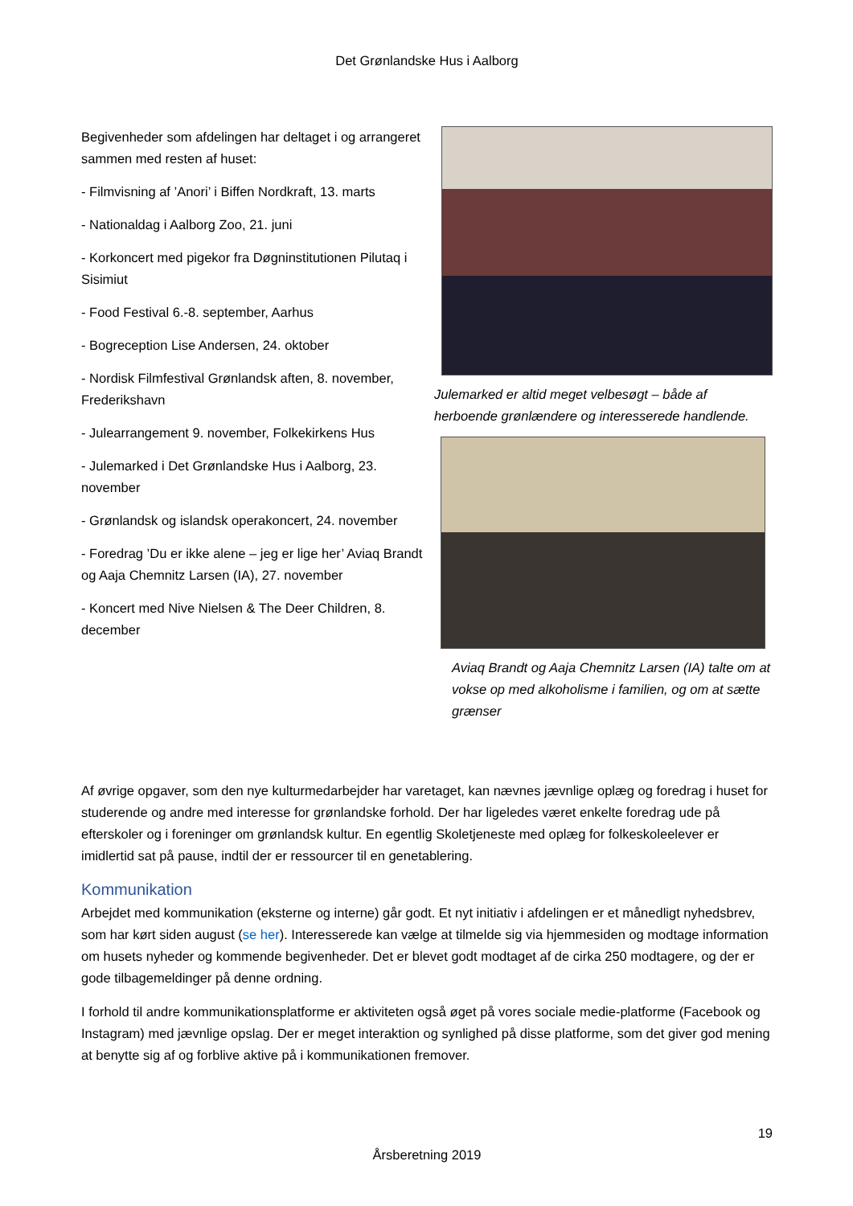Det Grønlandske Hus i Aalborg
Begivenheder som afdelingen har deltaget i og arrangeret sammen med resten af huset:
- Filmvisning af ’Anori’ i Biffen Nordkraft, 13. marts
- Nationaldag i Aalborg Zoo, 21. juni
- Korkoncert med pigekor fra Døgninstitutionen Pilutaq i Sisimiut
- Food Festival 6.-8. september, Aarhus
- Bogreception Lise Andersen, 24. oktober
- Nordisk Filmfestival Grønlandsk aften, 8. november, Frederikshavn
- Julearrangement 9. november, Folkekirkens Hus
- Julemarked i Det Grønlandske Hus i Aalborg, 23. november
- Grønlandsk og islandsk operakoncert, 24. november
- Foredrag ’Du er ikke alene – jeg er lige her’ Aviaq Brandt og Aaja Chemnitz Larsen (IA), 27. november
- Koncert med Nive Nielsen & The Deer Children, 8. december
Julemarked er altid meget velbesøgt – både af herboende grønlændere og interesserede handlende.
Aviaq Brandt og Aaja Chemnitz Larsen (IA) talte om at vokse op med alkoholisme i familien, og om at sætte grænser
Af øvrige opgaver, som den nye kulturmedarbejder har varetaget, kan nævnes jævnlige oplæg og foredrag i huset for studerende og andre med interesse for grønlandske forhold. Der har ligeledes været enkelte foredrag ude på efterskoler og i foreninger om grønlandsk kultur. En egentlig Skoletjeneste med oplæg for folkeskoleelever er imidlertid sat på pause, indtil der er ressourcer til en genetablering.
Kommunikation
Arbejdet med kommunikation (eksterne og interne) går godt. Et nyt initiativ i afdelingen er et månedligt nyhedsbrev, som har kørt siden august (se her). Interesserede kan vælge at tilmelde sig via hjemmesiden og modtage information om husets nyheder og kommende begivenheder. Det er blevet godt modtaget af de cirka 250 modtagere, og der er gode tilbagemeldinger på denne ordning.
I forhold til andre kommunikationsplatforme er aktiviteten også øget på vores sociale medie-platforme (Facebook og Instagram) med jævnlige opslag. Der er meget interaktion og synlighed på disse platforme, som det giver god mening at benytte sig af og forblive aktive på i kommunikationen fremover.
19
Årsberetning 2019